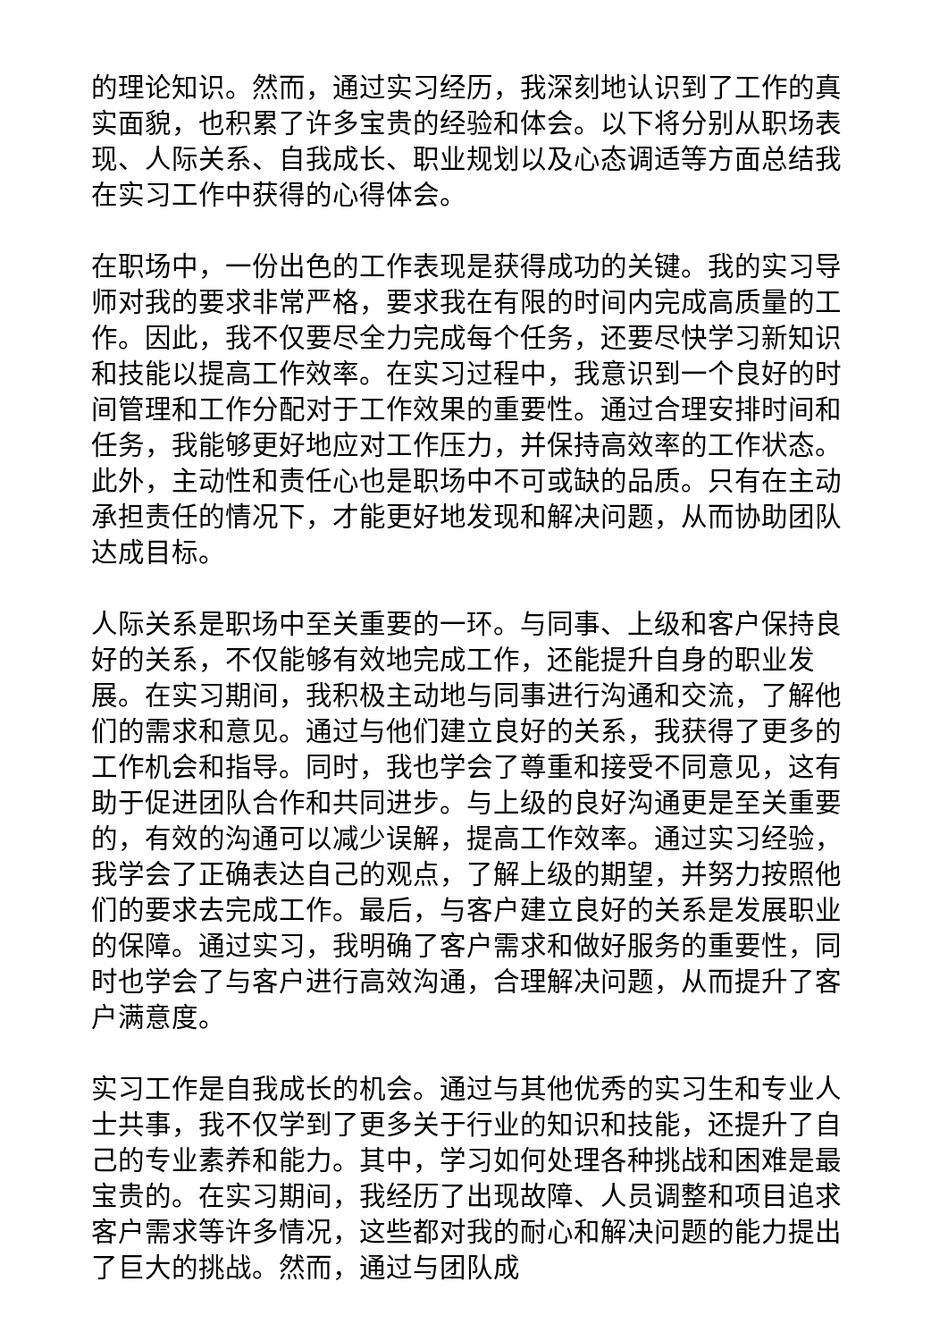的理论知识。然而，通过实习经历，我深刻地认识到了工作的真实面貌，也积累了许多宝贵的经验和体会。以下将分别从职场表现、人际关系、自我成长、职业规划以及心态调适等方面总结我在实习工作中获得的心得体会。
在职场中，一份出色的工作表现是获得成功的关键。我的实习导师对我的要求非常严格，要求我在有限的时间内完成高质量的工作。因此，我不仅要尽全力完成每个任务，还要尽快学习新知识和技能以提高工作效率。在实习过程中，我意识到一个良好的时间管理和工作分配对于工作效果的重要性。通过合理安排时间和任务，我能够更好地应对工作压力，并保持高效率的工作状态。此外，主动性和责任心也是职场中不可或缺的品质。只有在主动承担责任的情况下，才能更好地发现和解决问题，从而协助团队达成目标。
人际关系是职场中至关重要的一环。与同事、上级和客户保持良好的关系，不仅能够有效地完成工作，还能提升自身的职业发展。在实习期间，我积极主动地与同事进行沟通和交流，了解他们的需求和意见。通过与他们建立良好的关系，我获得了更多的工作机会和指导。同时，我也学会了尊重和接受不同意见，这有助于促进团队合作和共同进步。与上级的良好沟通更是至关重要的，有效的沟通可以减少误解，提高工作效率。通过实习经验，我学会了正确表达自己的观点，了解上级的期望，并努力按照他们的要求去完成工作。最后，与客户建立良好的关系是发展职业的保障。通过实习，我明确了客户需求和做好服务的重要性，同时也学会了与客户进行高效沟通，合理解决问题，从而提升了客户满意度。
实习工作是自我成长的机会。通过与其他优秀的实习生和专业人士共事，我不仅学到了更多关于行业的知识和技能，还提升了自己的专业素养和能力。其中，学习如何处理各种挑战和困难是最宝贵的。在实习期间，我经历了出现故障、人员调整和项目追求客户需求等许多情况，这些都对我的耐心和解决问题的能力提出了巨大的挑战。然而，通过与团队成